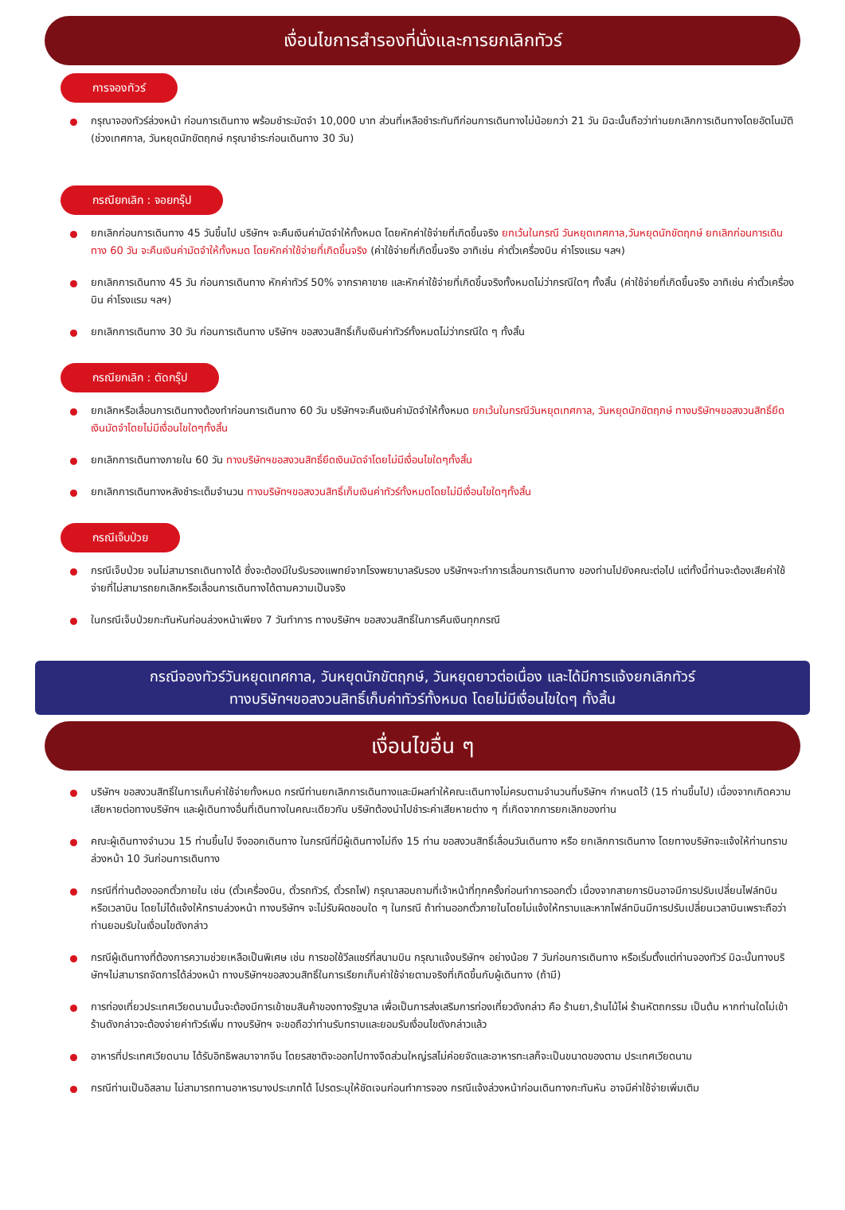เงื่อนไขการสำรองที่นั่งและการยกเลิกทัวร์
การจองทัวร์
กรุณาจองทัวร์ล่วงหน้า ก่อนการเดินทาง พร้อมชำระมัดจำ 10,000 บาท ส่วนที่เหลือชำระทันทีก่อนการเดินทางไม่น้อยกว่า 21 วัน มิฉะนั้นถือว่าท่านยกเลิกการเดินทางโดยอัตโนมัติ (ช่วงเทศกาล, วันหยุดนักขัตฤกษ์ กรุณาชำระก่อนเดินทาง 30 วัน)
กรณียกเลิก : จอยกรุ๊ป
ยกเลิกก่อนการเดินทาง 45 วันขึ้นไป บริษัทฯ จะคืนเงินค่ามัดจำให้ทั้งหมด โดยหักค่าใช้จ่ายที่เกิดขึ้นจริง ยกเว้นในกรณี วันหยุดเทศกาล,วันหยุดนักขัตฤกษ์ ยกเลิกก่อนการเดินทาง 60 วัน จะคืนเงินค่ามัดจำให้ทั้งหมด โดยหักค่าใช้จ่ายที่เกิดขึ้นจริง (ค่าใช้จ่ายที่เกิดขึ้นจริง อาทิเช่น ค่าตั๋วเครื่องบิน ค่าโรงแรม ฯลฯ)
ยกเลิกการเดินทาง 45 วัน ก่อนการเดินทาง หักค่าทัวร์ 50% จากราคาขาย และหักค่าใช้จ่ายที่เกิดขึ้นจริงทั้งหมดไม่ว่ากรณีใดๆ ทั้งสิ้น (ค่าใช้จ่ายที่เกิดขึ้นจริง อาทิเช่น ค่าตั๋วเครื่องบิน ค่าโรงแรม ฯลฯ)
ยกเลิกการเดินทาง 30 วัน ก่อนการเดินทาง บริษัทฯ ขอสงวนสิทธิ์เก็บเงินค่าทัวร์ทั้งหมดไม่ว่ากรณีใด ๆ ทั้งสิ้น
กรณียกเลิก : ตัดกรุ๊ป
ยกเลิกหรือเลื่อนการเดินทางต้องทำก่อนการเดินทาง 60 วัน บริษัทฯจะคืนเงินค่ามัดจำให้ทั้งหมด ยกเว้นในกรณีวันหยุดเทศกาล, วันหยุดนักขัตฤกษ์ ทางบริษัทฯขอสงวนสิทธิ์ยึดเงินมัดจำโดยไม่มีเงื่อนไขใดๆทั้งสิ้น
ยกเลิกการเดินทางภายใน 60 วัน ทางบริษัทฯขอสงวนสิทธิ์ยึดเงินมัดจำโดยไม่มีเงื่อนไขใดๆทั้งสิ้น
ยกเลิกการเดินทางหลังชำระเต็มจำนวน ทางบริษัทฯขอสงวนสิทธิ์เก็บเงินค่าทัวร์ทั้งหมดโดยไม่มีเงื่อนไขใดๆทั้งสิ้น
กรณีเจ็บป่วย
กรณีเจ็บป่วย จนไม่สามารถเดินทางได้ ซึ่งจะต้องมีใบรับรองแพทย์จากโรงพยาบาลรับรอง บริษัทฯจะทำการเลื่อนการเดินทาง ของท่านไปยังคณะต่อไป แต่ทั้งนี้ท่านจะต้องเสียค่าใช้จ่ายที่ไม่สามารถยกเลิกหรือเลื่อนการเดินทางได้ตามความเป็นจริง
ในกรณีเจ็บป่วยกะทันหันก่อนล่วงหน้าเพียง 7 วันทำการ ทางบริษัทฯ ขอสงวนสิทธิ์ในการคืนเงินทุกกรณี
กรณีจองทัวร์วันหยุดเทศกาล, วันหยุดนักขัตฤกษ์, วันหยุดยาวต่อเนื่อง และได้มีการแจ้งยกเลิกทัวร์
ทางบริษัทฯขอสงวนสิทธิ์เก็บค่าทัวร์ทั้งหมด โดยไม่มีเงื่อนไขใดๆ ทั้งสิ้น
เงื่อนไขอื่น ๆ
บริษัทฯ ขอสงวนสิทธิ์ในการเก็บค่าใช้จ่ายทั้งหมด กรณีท่านยกเลิกการเดินทางและมีผลทำให้คณะเดินทางไม่ครบตามจำนวนที่บริษัทฯ กำหนดไว้ (15 ท่านขึ้นไป) เนื่องจากเกิดความเสียหายต่อทางบริษัทฯ และผู้เดินทางอื่นที่เดินทางในคณะเดียวกัน บริษัทต้องนำไปชำระค่าเสียหายต่าง ๆ ที่เกิดจากการยกเลิกของท่าน
คณะผู้เดินทางจำนวน 15 ท่านขึ้นไป จึงออกเดินทาง ในกรณีที่มีผู้เดินทางไม่ถึง 15 ท่าน ขอสงวนสิทธิ์เลื่อนวันเดินทาง หรือ ยกเลิกการเดินทาง โดยทางบริษัทจะแจ้งให้ท่านทราบล่วงหน้า 10 วันก่อนการเดินทาง
กรณีที่ท่านต้องออกตั๋วภายใน เช่น (ตั๋วเครื่องบิน, ตั๋วรถทัวร์, ตั๋วรถไฟ) กรุณาสอบถามที่เจ้าหน้าที่ทุกครั้งก่อนทำการออกตั๋ว เนื่องจากสายการบินอาจมีการปรับเปลี่ยนไฟล์ทบิน หรือเวลาบิน โดยไม่ได้แจ้งให้ทราบล่วงหน้า ทางบริษัทฯ จะไม่รับผิดชอบใด ๆ ในกรณี ถ้าท่านออกตั๋วภายในโดยไม่แจ้งให้ทราบและหากไฟล์ทบินมีการปรับเปลี่ยนเวลาบินเพราะถือว่าท่านยอมรับในเงื่อนไขดังกล่าว
กรณีผู้เดินทางที่ต้องการความช่วยเหลือเป็นพิเศษ เช่น การขอใช้วีลแชร์ที่สนามบิน กรุณาแจ้งบริษัทฯ อย่างน้อย 7 วันก่อนการเดินทาง หรือเริ่มตั้งแต่ท่านจองทัวร์ มิฉะนั้นทางบริษัทฯไม่สามารถจัดการได้ล่วงหน้า ทางบริษัทฯขอสงวนสิทธิ์ในการเรียกเก็บค่าใช้จ่ายตามจริงที่เกิดขึ้นกับผู้เดินทาง (ถ้ามี)
การท่องเที่ยวประเทศเวียดนามนั้นจะต้องมีการเข้าชมสินค้าของทางรัฐบาล เพื่อเป็นการส่งเสริมการท่องเที่ยวดังกล่าว คือ ร้านยา,ร้านไม้ไผ่ ร้านหัตถกรรม เป็นต้น หากท่านใดไม่เข้าร้านดังกล่าวจะต้องจ่ายค่าทัวร์เพิ่ม ทางบริษัทฯ จะขอถือว่าท่านรับทราบและยอมรับเงื่อนไขดังกล่าวแล้ว
อาหารที่ประเทศเวียดนาม ได้รับอิทธิพลมาจากจีน โดยรสชาติจะออกไปทางจืดส่วนใหญ่รสไม่ค่อยจัดและอาหารทะเลก็จะเป็นขนาดของตาม ประเทศเวียดนาม
กรณีท่านเป็นอิสลาม ไม่สามารถทานอาหารบางประเภทได้ โปรดระบุให้ชัดเจนก่อนทำการจอง กรณีแจ้งล่วงหน้าก่อนเดินทางกะทันหัน อาจมีค่าใช้จ่ายเพิ่มเติม